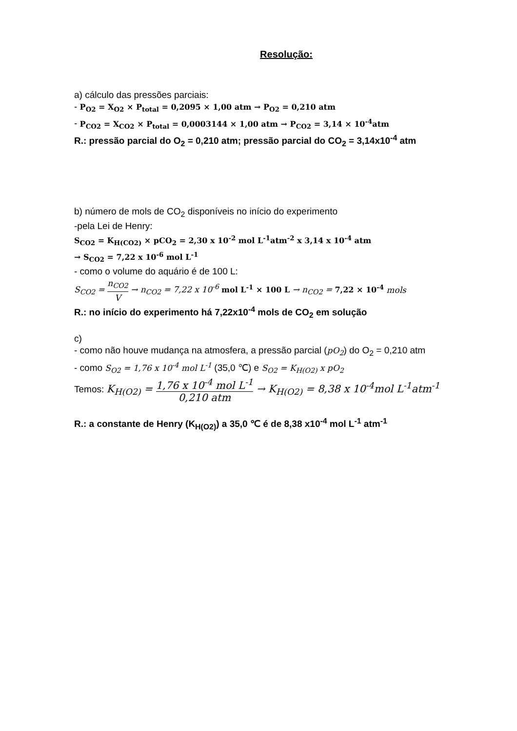Resolução:
a) cálculo das pressões parciais:
- P<sub>O2</sub> = X<sub>O2</sub> × P<sub>total</sub> = 0,2095 × 1,00 atm → P<sub>O2</sub> = 0,210 atm
- P<sub>CO2</sub> = X<sub>CO2</sub> × P<sub>total</sub> = 0,0003144 × 1,00 atm → P<sub>CO2</sub> = 3,14 × 10<sup>-4</sup>atm
R.: pressão parcial do O<sub>2</sub> = 0,210 atm; pressão parcial do CO<sub>2</sub> = 3,14x10<sup>-4</sup> atm
b) número de mols de CO<sub>2</sub> disponíveis no início do experimento
-pela Lei de Henry:
S<sub>CO2</sub> = K<sub>H(CO2)</sub> × pCO<sub>2</sub> = 2,30 x 10<sup>-2</sup> mol L<sup>-1</sup>atm<sup>-2</sup> x 3,14 x 10<sup>-4</sup> atm
→ S<sub>CO2</sub> = 7,22 x 10<sup>-6</sup> mol L<sup>-1</sup>
- como o volume do aquário é de 100 L:
S<sub>CO2</sub> = n<sub>CO2</sub> V → n<sub>CO2</sub> = 7,22 x 10<sup>-6</sup> mol L<sup>-1</sup> × 100 L → n<sub>CO2</sub> = 7,22 × 10<sup>-4</sup> mols
R.: no início do experimento há 7,22x10<sup>-4</sup> mols de CO<sub>2</sub> em solução
c)
- como não houve mudança na atmosfera, a pressão parcial (pO<sub>2</sub>) do O<sub>2</sub> = 0,210 atm
- como S<sub>O2</sub> = 1,76 x 10<sup>-4</sup> mol L<sup>-1</sup> (35,0 ℃) e S<sub>O2</sub> = K<sub>H(O2)</sub> x pO<sub>2</sub>
Temos: K<sub>H(O2)</sub> = 1,76 x 10<sup>-4</sup> mol L<sup>-1</sup> 0,210 atm → K<sub>H(O2)</sub> = 8,38 x 10<sup>-4</sup>mol L<sup>-1</sup>atm<sup>-1</sup>
R.: a constante de Henry (K<sub>H(O2)</sub>) a 35,0 ℃ é de 8,38 x10<sup>-4</sup> mol L<sup>-1</sup> atm<sup>-1</sup>